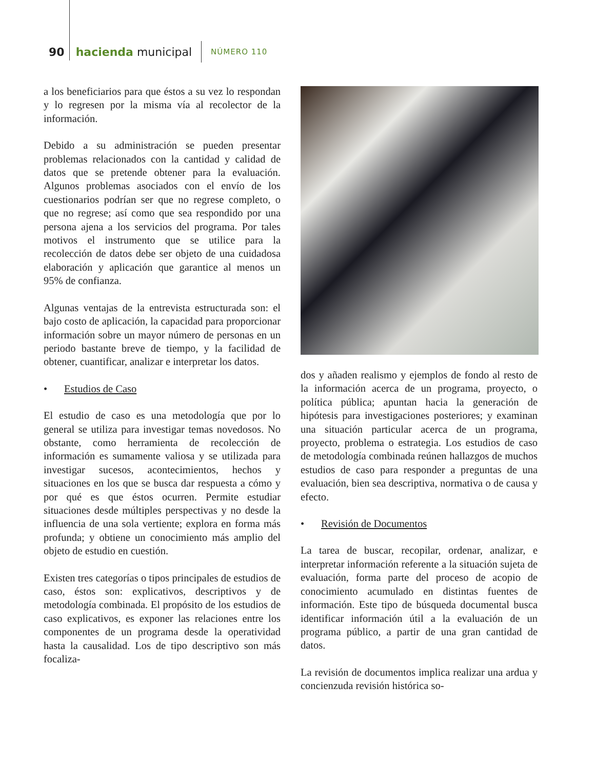90 hacienda municipal NÚMERO 110
a los beneficiarios para que éstos a su vez lo respondan y lo regresen por la misma vía al recolector de la información.
Debido a su administración se pueden presentar problemas relacionados con la cantidad y calidad de datos que se pretende obtener para la evaluación. Algunos problemas asociados con el envío de los cuestionarios podrían ser que no regrese completo, o que no regrese; así como que sea respondido por una persona ajena a los servicios del programa. Por tales motivos el instrumento que se utilice para la recolección de datos debe ser objeto de una cuidadosa elaboración y aplicación que garantice al menos un 95% de confianza.
Algunas ventajas de la entrevista estructurada son: el bajo costo de aplicación, la capacidad para proporcionar información sobre un mayor número de personas en un periodo bastante breve de tiempo, y la facilidad de obtener, cuantificar, analizar e interpretar los datos.
• Estudios de Caso
El estudio de caso es una metodología que por lo general se utiliza para investigar temas novedosos. No obstante, como herramienta de recolección de información es sumamente valiosa y se utilizada para investigar sucesos, acontecimientos, hechos y situaciones en los que se busca dar respuesta a cómo y por qué es que éstos ocurren. Permite estudiar situaciones desde múltiples perspectivas y no desde la influencia de una sola vertiente; explora en forma más profunda; y obtiene un conocimiento más amplio del objeto de estudio en cuestión.
Existen tres categorías o tipos principales de estudios de caso, éstos son: explicativos, descriptivos y de metodología combinada. El propósito de los estudios de caso explicativos, es exponer las relaciones entre los componentes de un programa desde la operatividad hasta la causalidad. Los de tipo descriptivo son más focaliza-
dos y añaden realismo y ejemplos de fondo al resto de la información acerca de un programa, proyecto, o política pública; apuntan hacia la generación de hipótesis para investigaciones posteriores; y examinan una situación particular acerca de un programa, proyecto, problema o estrategia. Los estudios de caso de metodología combinada reúnen hallazgos de muchos estudios de caso para responder a preguntas de una evaluación, bien sea descriptiva, normativa o de causa y efecto.
• Revisión de Documentos
La tarea de buscar, recopilar, ordenar, analizar, e interpretar información referente a la situación sujeta de evaluación, forma parte del proceso de acopio de conocimiento acumulado en distintas fuentes de información. Este tipo de búsqueda documental busca identificar información útil a la evaluación de un programa público, a partir de una gran cantidad de datos.
La revisión de documentos implica realizar una ardua y concienzuda revisión histórica so-